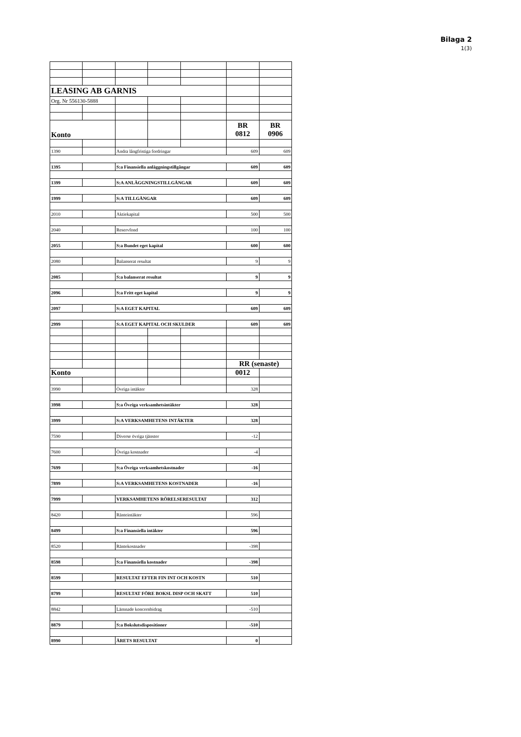Bilaga 2
1(3)
| LEASING AB GARNIS | | | | | | |
| Org. Nr 556130-5888 | | | | | | |
| Konto | | | | | BR 0812 | BR 0906 |
| 1390 | | Andra långfristiga fordringar | | | 609 | 609 |
| 1395 | | S:a Finansiella anläggningstillgångar | | | 609 | 609 |
| 1399 | | S:A ANLÄGGNINGSTILLGÅNGAR | | | 609 | 609 |
| 1999 | | S:A TILLGÅNGAR | | | 609 | 609 |
| 2010 | | Aktiekapital | | | 500 | 500 |
| 2040 | | Reservfond | | | 100 | 100 |
| 2055 | | S:a Bundet eget kapital | | | 600 | 600 |
| 2080 | | Balanserat resultat | | | 9 | 9 |
| 2085 | | S:a balanserat resultat | | | 9 | 9 |
| 2096 | | S:a Fritt eget kapital | | | 9 | 9 |
| 2097 | | S:A EGET KAPITAL | | | 609 | 609 |
| 2999 | | S:A EGET KAPITAL OCH SKULDER | | | 609 | 609 |
| | | | | | RR (senaste) | |
| Konto | | | | | 0012 | |
| 3990 | | Övriga intäkter | | | 328 | |
| 3998 | | S:a Övriga verksamhetsintäkter | | | 328 | |
| 3999 | | S:A VERKSAMHETENS INTÄKTER | | | 328 | |
| 7590 | | Diverse övriga tjänster | | | -12 | |
| 7600 | | Övriga kostnader | | | -4 | |
| 7699 | | S:a Övriga verksamhetskostnader | | | -16 | |
| 7899 | | S:A VERKSAMHETENS KOSTNADER | | | -16 | |
| 7999 | | VERKSAMHETENS RÖRELSERESULTAT | | | 312 | |
| 8420 | | Ränteintäkter | | | 596 | |
| 8499 | | S:a Finansiella intäkter | | | 596 | |
| 8520 | | Räntekostnader | | | -398 | |
| 8598 | | S:a Finansiella kostnader | | | -398 | |
| 8599 | | RESULTAT EFTER FIN INT OCH KOSTN | | | 510 | |
| 8799 | | RESULTAT FÖRE BOKSL DISP OCH SKATT | | | 510 | |
| 8842 | | Lämnade koncernbidrag | | | -510 | |
| 8879 | | S:a Bokslutsdispositioner | | | -510 | |
| 8990 | | ÅRETS RESULTAT | | | 0 | |